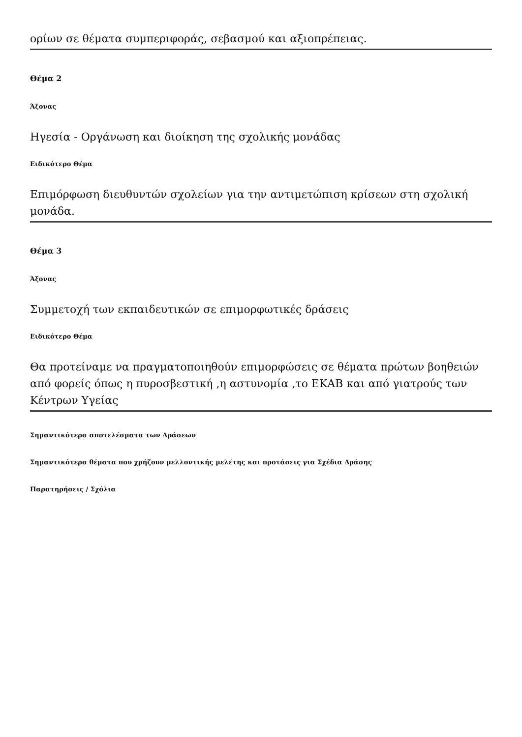ορίων σε θέματα συμπεριφοράς, σεβασμού και αξιοπρέπειας.
Θέμα 2
Άξονας
Ηγεσία - Οργάνωση και διοίκηση της σχολικής μονάδας
Ειδικότερο Θέμα
Επιμόρφωση διευθυντών σχολείων για την αντιμετώπιση κρίσεων στη σχολική μονάδα.
Θέμα 3
Άξονας
Συμμετοχή των εκπαιδευτικών σε επιμορφωτικές δράσεις
Ειδικότερο Θέμα
Θα προτείναμε να πραγματοποιηθούν επιμορφώσεις σε θέματα πρώτων βοηθειών από φορείς όπως η πυροσβεστική ,η αστυνομία ,το ΕΚΑΒ και από γιατρούς των Κέντρων Υγείας
Σημαντικότερα αποτελέσματα των Δράσεων
Σημαντικότερα θέματα που χρήζουν μελλοντικής μελέτης και προτάσεις για Σχέδια Δράσης
Παρατηρήσεις / Σχόλια